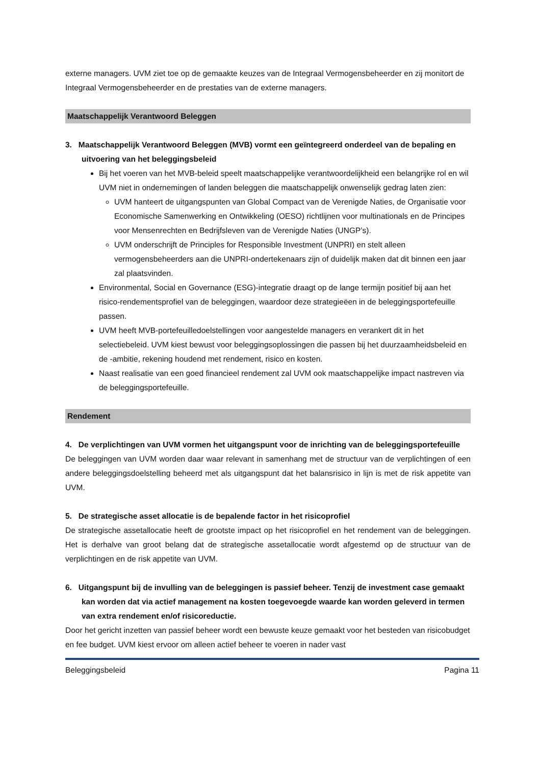externe managers. UVM ziet toe op de gemaakte keuzes van de Integraal Vermogensbeheerder en zij monitort de Integraal Vermogensbeheerder en de prestaties van de externe managers.
Maatschappelijk Verantwoord Beleggen
3. Maatschappelijk Verantwoord Beleggen (MVB) vormt een geïntegreerd onderdeel van de bepaling en uitvoering van het beleggingsbeleid
Bij het voeren van het MVB-beleid speelt maatschappelijke verantwoordelijkheid een belangrijke rol en wil UVM niet in ondernemingen of landen beleggen die maatschappelijk onwenselijk gedrag laten zien:
UVM hanteert de uitgangspunten van Global Compact van de Verenigde Naties, de Organisatie voor Economische Samenwerking en Ontwikkeling (OESO) richtlijnen voor multinationals en de Principes voor Mensenrechten en Bedrijfsleven van de Verenigde Naties (UNGP’s).
UVM onderschrijft de Principles for Responsible Investment (UNPRI) en stelt alleen vermogensbeheerders aan die UNPRI-ondertekenaars zijn of duidelijk maken dat dit binnen een jaar zal plaatsvinden.
Environmental, Social en Governance (ESG)-integratie draagt op de lange termijn positief bij aan het risico-rendementsprofiel van de beleggingen, waardoor deze strategieëen in de beleggingsportefeuille passen.
UVM heeft MVB-portefeuilledoelstellingen voor aangestelde managers en verankert dit in het selectiebeleid. UVM kiest bewust voor beleggingsoplossingen die passen bij het duurzaamheidsbeleid en de -ambitie, rekening houdend met rendement, risico en kosten.
Naast realisatie van een goed financieel rendement zal UVM ook maatschappelijke impact nastreven via de beleggingsportefeuille.
Rendement
4. De verplichtingen van UVM vormen het uitgangspunt voor de inrichting van de beleggingsportefeuille
De beleggingen van UVM worden daar waar relevant in samenhang met de structuur van de verplichtingen of een andere beleggingsdoelstelling beheerd met als uitgangspunt dat het balansrisico in lijn is met de risk appetite van UVM.
5. De strategische asset allocatie is de bepalende factor in het risicoprofiel
De strategische assetallocatie heeft de grootste impact op het risicoprofiel en het rendement van de beleggingen. Het is derhalve van groot belang dat de strategische assetallocatie wordt afgestemd op de structuur van de verplichtingen en de risk appetite van UVM.
6. Uitgangspunt bij de invulling van de beleggingen is passief beheer. Tenzij de investment case gemaakt kan worden dat via actief management na kosten toegevoegde waarde kan worden geleverd in termen van extra rendement en/of risicoreductie.
Door het gericht inzetten van passief beheer wordt een bewuste keuze gemaakt voor het besteden van risicobudget en fee budget. UVM kiest ervoor om alleen actief beheer te voeren in nader vast
Beleggingsbeleid Pagina 11